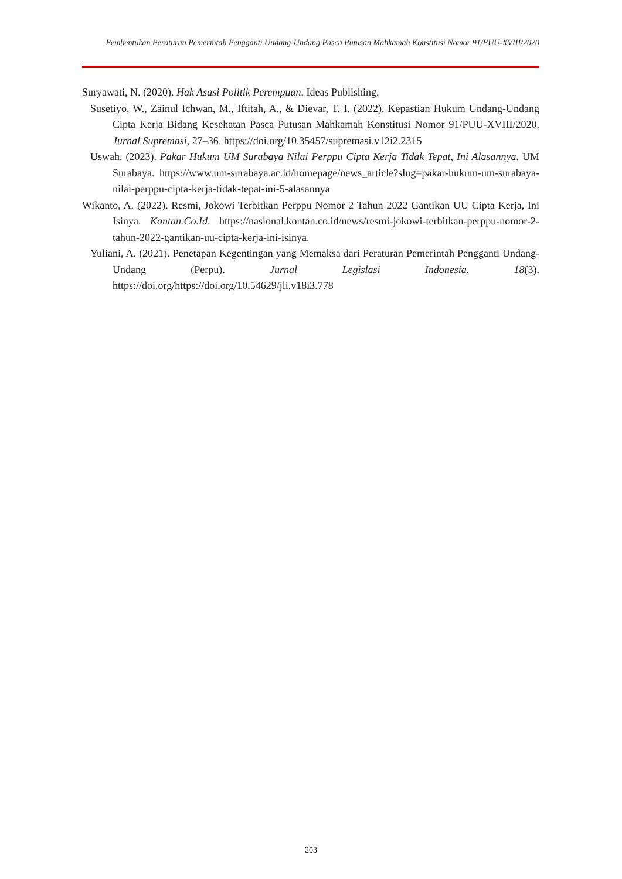Pembentukan Peraturan Pemerintah Pengganti Undang-Undang Pasca Putusan Mahkamah Konstitusi Nomor 91/PUU-XVIII/2020
Suryawati, N. (2020). Hak Asasi Politik Perempuan. Ideas Publishing.
Susetiyo, W., Zainul Ichwan, M., Iftitah, A., & Dievar, T. I. (2022). Kepastian Hukum Undang-Undang Cipta Kerja Bidang Kesehatan Pasca Putusan Mahkamah Konstitusi Nomor 91/PUU-XVIII/2020. Jurnal Supremasi, 27–36. https://doi.org/10.35457/supremasi.v12i2.2315
Uswah. (2023). Pakar Hukum UM Surabaya Nilai Perppu Cipta Kerja Tidak Tepat, Ini Alasannya. UM Surabaya. https://www.um-surabaya.ac.id/homepage/news_article?slug=pakar-hukum-um-surabaya-nilai-perppu-cipta-kerja-tidak-tepat-ini-5-alasannya
Wikanto, A. (2022). Resmi, Jokowi Terbitkan Perppu Nomor 2 Tahun 2022 Gantikan UU Cipta Kerja, Ini Isinya. Kontan.Co.Id. https://nasional.kontan.co.id/news/resmi-jokowi-terbitkan-perppu-nomor-2-tahun-2022-gantikan-uu-cipta-kerja-ini-isinya.
Yuliani, A. (2021). Penetapan Kegentingan yang Memaksa dari Peraturan Pemerintah Pengganti Undang-Undang (Perpu). Jurnal Legislasi Indonesia, 18(3). https://doi.org/https://doi.org/10.54629/jli.v18i3.778
203